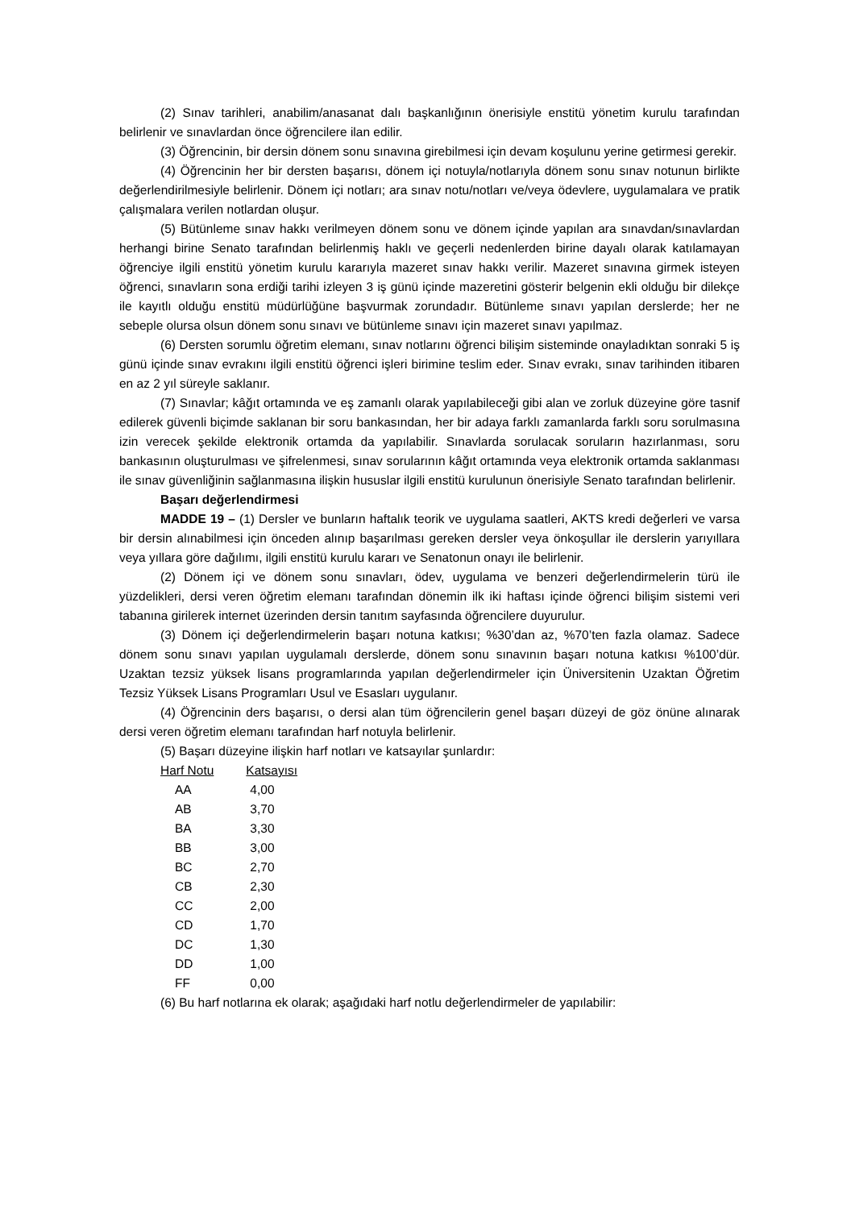(2) Sınav tarihleri, anabilim/anasanat dalı başkanlığının önerisiyle enstitü yönetim kurulu tarafından belirlenir ve sınavlardan önce öğrencilere ilan edilir.
(3) Öğrencinin, bir dersin dönem sonu sınavına girebilmesi için devam koşulunu yerine getirmesi gerekir.
(4) Öğrencinin her bir dersten başarısı, dönem içi notuyla/notlarıyla dönem sonu sınav notunun birlikte değerlendirilmesiyle belirlenir. Dönem içi notları; ara sınav notu/notları ve/veya ödevlere, uygulamalara ve pratik çalışmalara verilen notlardan oluşur.
(5) Bütünleme sınav hakkı verilmeyen dönem sonu ve dönem içinde yapılan ara sınavdan/sınavlardan herhangi birine Senato tarafından belirlenmiş haklı ve geçerli nedenlerden birine dayalı olarak katılamayan öğrenciye ilgili enstitü yönetim kurulu kararıyla mazeret sınav hakkı verilir. Mazeret sınavına girmek isteyen öğrenci, sınavların sona erdiği tarihi izleyen 3 iş günü içinde mazeretini gösterir belgenin ekli olduğu bir dilekçe ile kayıtlı olduğu enstitü müdürlüğüne başvurmak zorundadır. Bütünleme sınavı yapılan derslerde; her ne sebeple olursa olsun dönem sonu sınavı ve bütünleme sınavı için mazeret sınavı yapılmaz.
(6) Dersten sorumlu öğretim elemanı, sınav notlarını öğrenci bilişim sisteminde onayladıktan sonraki 5 iş günü içinde sınav evrakını ilgili enstitü öğrenci işleri birimine teslim eder. Sınav evrakı, sınav tarihinden itibaren en az 2 yıl süreyle saklanır.
(7) Sınavlar; kâğıt ortamında ve eş zamanlı olarak yapılabileceği gibi alan ve zorluk düzeyine göre tasnif edilerek güvenli biçimde saklanan bir soru bankasından, her bir adaya farklı zamanlarda farklı soru sorulmasına izin verecek şekilde elektronik ortamda da yapılabilir. Sınavlarda sorulacak soruların hazırlanması, soru bankasının oluşturulması ve şifrelenmesi, sınav sorularının kâğıt ortamında veya elektronik ortamda saklanması ile sınav güvenliğinin sağlanmasına ilişkin hususlar ilgili enstitü kurulunun önerisiyle Senato tarafından belirlenir.
Başarı değerlendirmesi
MADDE 19 – (1) Dersler ve bunların haftalık teorik ve uygulama saatleri, AKTS kredi değerleri ve varsa bir dersin alınabilmesi için önceden alınıp başarılması gereken dersler veya önkoşullar ile derslerin yarıyıllara veya yıllara göre dağılımı, ilgili enstitü kurulu kararı ve Senatonun onayı ile belirlenir.
(2) Dönem içi ve dönem sonu sınavları, ödev, uygulama ve benzeri değerlendirmelerin türü ile yüzdelikleri, dersi veren öğretim elemanı tarafından dönemin ilk iki haftası içinde öğrenci bilişim sistemi veri tabanına girilerek internet üzerinden dersin tanıtım sayfasında öğrencilere duyurulur.
(3) Dönem içi değerlendirmelerin başarı notuna katkısı; %30’dan az, %70’ten fazla olamaz. Sadece dönem sonu sınavı yapılan uygulamalı derslerde, dönem sonu sınavının başarı notuna katkısı %100’dür. Uzaktan tezsiz yüksek lisans programlarında yapılan değerlendirmeler için Üniversitenin Uzaktan Öğretim Tezsiz Yüksek Lisans Programları Usul ve Esasları uygulanır.
(4) Öğrencinin ders başarısı, o dersi alan tüm öğrencilerin genel başarı düzeyi de göz önüne alınarak dersi veren öğretim elemanı tarafından harf notuyla belirlenir.
(5) Başarı düzeyine ilişkin harf notları ve katsayılar şunlardır:
| Harf Notu | Katsayısı |
| --- | --- |
| AA | 4,00 |
| AB | 3,70 |
| BA | 3,30 |
| BB | 3,00 |
| BC | 2,70 |
| CB | 2,30 |
| CC | 2,00 |
| CD | 1,70 |
| DC | 1,30 |
| DD | 1,00 |
| FF | 0,00 |
(6) Bu harf notlarına ek olarak; aşağıdaki harf notlu değerlendirmeler de yapılabilir: